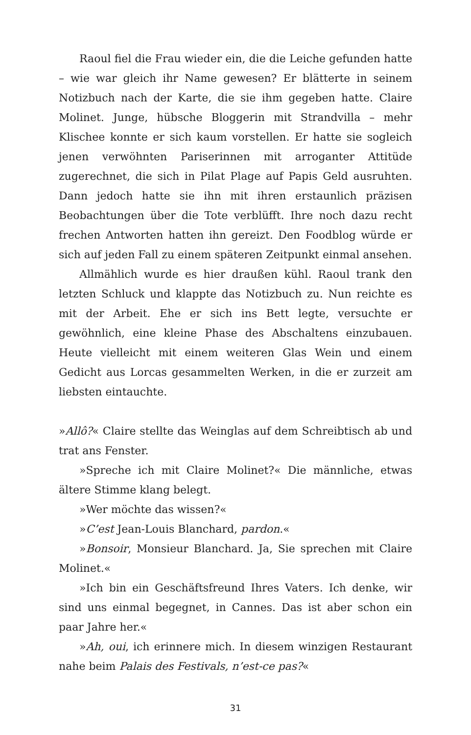Raoul fiel die Frau wieder ein, die die Leiche gefunden hatte – wie war gleich ihr Name gewesen? Er blätterte in seinem Notizbuch nach der Karte, die sie ihm gegeben hatte. Claire Molinet. Junge, hübsche Bloggerin mit Strandvilla – mehr Klischee konnte er sich kaum vorstellen. Er hatte sie sogleich jenen verwöhnten Pariserinnen mit arroganter Attitüde zugerechnet, die sich in Pilat Plage auf Papis Geld ausruhten. Dann jedoch hatte sie ihn mit ihren erstaunlich präzisen Beobachtungen über die Tote verblüfft. Ihre noch dazu recht frechen Antworten hatten ihn gereizt. Den Foodblog würde er sich auf jeden Fall zu einem späteren Zeitpunkt einmal ansehen.
Allmählich wurde es hier draußen kühl. Raoul trank den letzten Schluck und klappte das Notizbuch zu. Nun reichte es mit der Arbeit. Ehe er sich ins Bett legte, versuchte er gewöhnlich, eine kleine Phase des Abschaltens einzubauen. Heute vielleicht mit einem weiteren Glas Wein und einem Gedicht aus Lorcas gesammelten Werken, in die er zurzeit am liebsten eintauchte.
»Allô?« Claire stellte das Weinglas auf dem Schreibtisch ab und trat ans Fenster.
»Spreche ich mit Claire Molinet?« Die männliche, etwas ältere Stimme klang belegt.
»Wer möchte das wissen?«
»C’est Jean-Louis Blanchard, pardon.«
»Bonsoir, Monsieur Blanchard. Ja, Sie sprechen mit Claire Molinet.«
»Ich bin ein Geschäftsfreund Ihres Vaters. Ich denke, wir sind uns einmal begegnet, in Cannes. Das ist aber schon ein paar Jahre her.«
»Ah, oui, ich erinnere mich. In diesem winzigen Restaurant nahe beim Palais des Festivals, n’est-ce pas?«
31